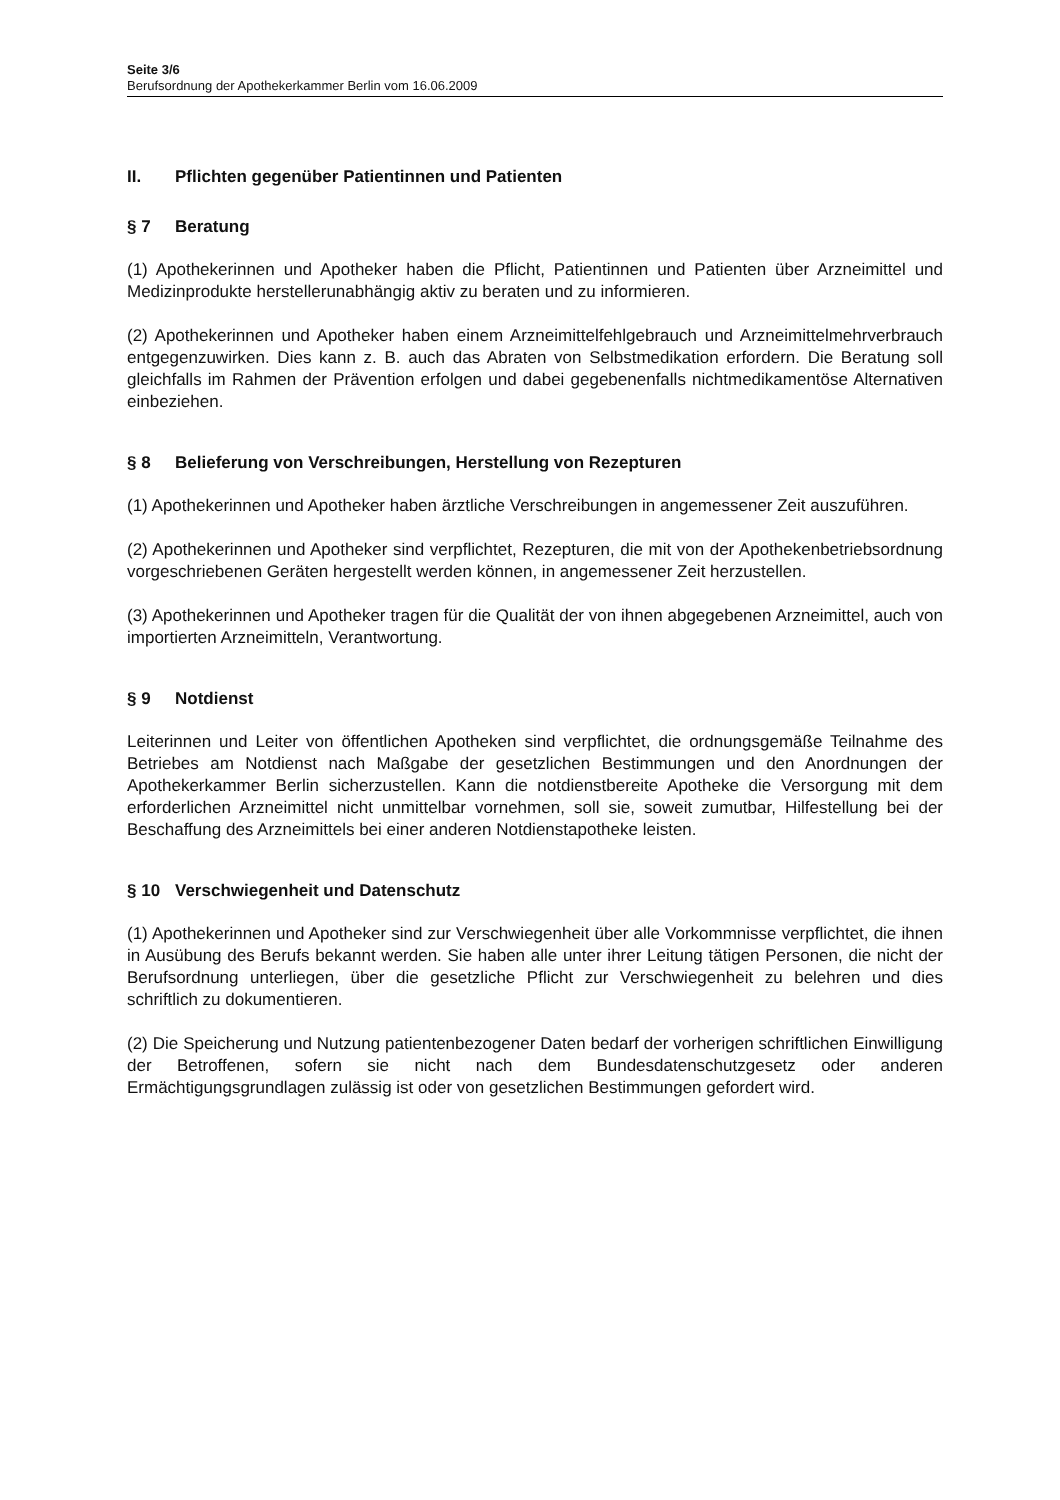Seite 3/6
Berufsordnung der Apothekerkammer Berlin vom 16.06.2009
II. Pflichten gegenüber Patientinnen und Patienten
§ 7 Beratung
(1) Apothekerinnen und Apotheker haben die Pflicht, Patientinnen und Patienten über Arzneimittel und Medizinprodukte herstellerunabhängig aktiv zu beraten und zu informieren.
(2) Apothekerinnen und Apotheker haben einem Arzneimittelfehlgebrauch und Arzneimittelmehrverbrauch entgegenzuwirken. Dies kann z. B. auch das Abraten von Selbstmedikation erfordern. Die Beratung soll gleichfalls im Rahmen der Prävention erfolgen und dabei gegebenenfalls nichtmedikamentöse Alternativen einbeziehen.
§ 8 Belieferung von Verschreibungen, Herstellung von Rezepturen
(1) Apothekerinnen und Apotheker haben ärztliche Verschreibungen in angemessener Zeit auszuführen.
(2) Apothekerinnen und Apotheker sind verpflichtet, Rezepturen, die mit von der Apothekenbetriebsordnung vorgeschriebenen Geräten hergestellt werden können, in angemessener Zeit herzustellen.
(3) Apothekerinnen und Apotheker tragen für die Qualität der von ihnen abgegebenen Arzneimittel, auch von importierten Arzneimitteln, Verantwortung.
§ 9 Notdienst
Leiterinnen und Leiter von öffentlichen Apotheken sind verpflichtet, die ordnungsgemäße Teilnahme des Betriebes am Notdienst nach Maßgabe der gesetzlichen Bestimmungen und den Anordnungen der Apothekerkammer Berlin sicherzustellen. Kann die notdienstbereite Apotheke die Versorgung mit dem erforderlichen Arzneimittel nicht unmittelbar vornehmen, soll sie, soweit zumutbar, Hilfestellung bei der Beschaffung des Arzneimittels bei einer anderen Notdienstapotheke leisten.
§ 10 Verschwiegenheit und Datenschutz
(1) Apothekerinnen und Apotheker sind zur Verschwiegenheit über alle Vorkommnisse verpflichtet, die ihnen in Ausübung des Berufs bekannt werden. Sie haben alle unter ihrer Leitung tätigen Personen, die nicht der Berufsordnung unterliegen, über die gesetzliche Pflicht zur Verschwiegenheit zu belehren und dies schriftlich zu dokumentieren.
(2) Die Speicherung und Nutzung patientenbezogener Daten bedarf der vorherigen schriftlichen Einwilligung der Betroffenen, sofern sie nicht nach dem Bundesdatenschutzgesetz oder anderen Ermächtigungsgrundlagen zulässig ist oder von gesetzlichen Bestimmungen gefordert wird.